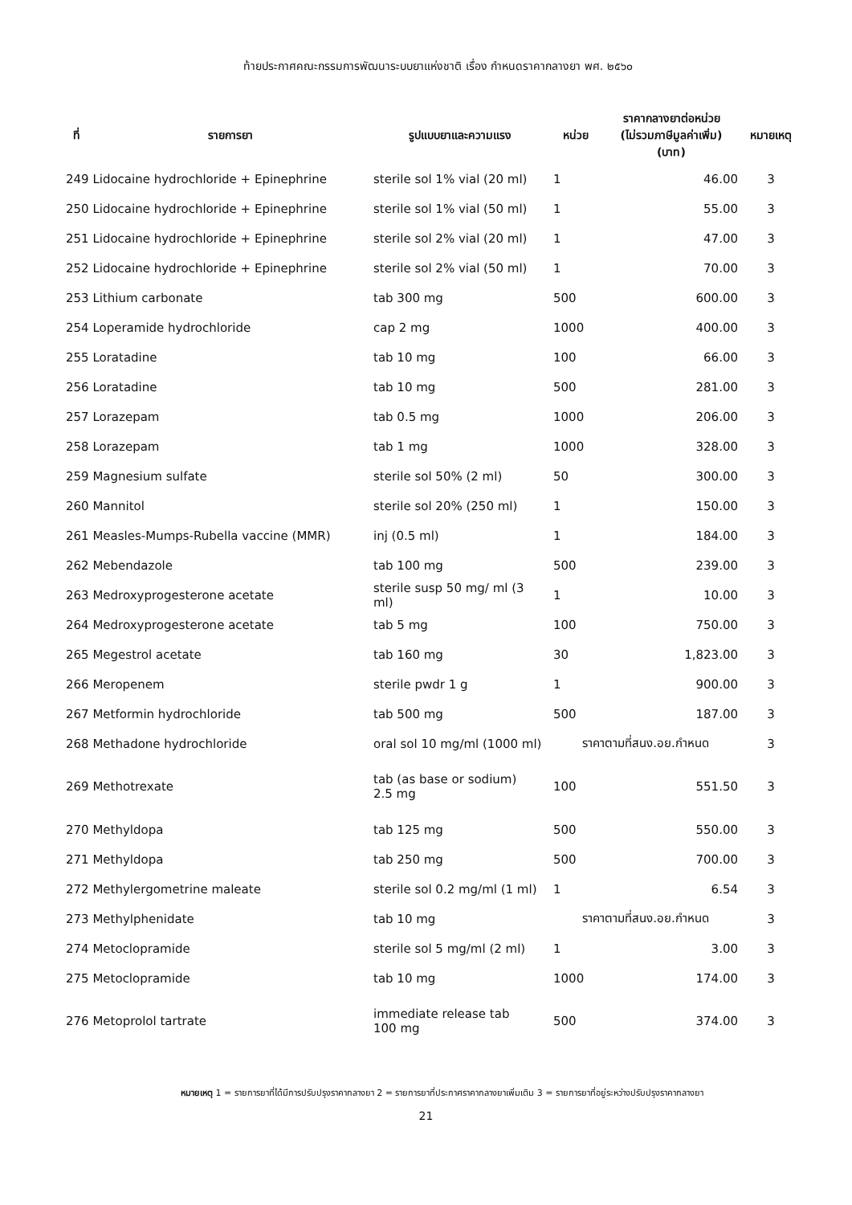ท้ายประกาศคณะกรรมการพัฒนาระบบยาแห่งชาติ เรื่อง กำหนดราคากลางยา พศ. ๒๕๖๐
| ที่ | รายการยา | รูปแบบยาและความแรง | หน่วย | ราคากลางยาต่อหน่วย (ไม่รวมภาษีมูลค่าเพิ่ม) (บาท) | หมายเหตุ |
| --- | --- | --- | --- | --- | --- |
| 249 Lidocaine hydrochloride + Epinephrine | | sterile sol 1% vial (20 ml) | 1 | 46.00 | 3 |
| 250 Lidocaine hydrochloride + Epinephrine | | sterile sol 1% vial (50 ml) | 1 | 55.00 | 3 |
| 251 Lidocaine hydrochloride + Epinephrine | | sterile sol 2% vial (20 ml) | 1 | 47.00 | 3 |
| 252 Lidocaine hydrochloride + Epinephrine | | sterile sol 2% vial (50 ml) | 1 | 70.00 | 3 |
| 253 Lithium carbonate | | tab 300 mg | 500 | 600.00 | 3 |
| 254 Loperamide hydrochloride | | cap 2 mg | 1000 | 400.00 | 3 |
| 255 Loratadine | | tab 10 mg | 100 | 66.00 | 3 |
| 256 Loratadine | | tab 10 mg | 500 | 281.00 | 3 |
| 257 Lorazepam | | tab 0.5 mg | 1000 | 206.00 | 3 |
| 258 Lorazepam | | tab 1 mg | 1000 | 328.00 | 3 |
| 259 Magnesium sulfate | | sterile sol 50% (2 ml) | 50 | 300.00 | 3 |
| 260 Mannitol | | sterile sol 20% (250 ml) | 1 | 150.00 | 3 |
| 261 Measles-Mumps-Rubella vaccine (MMR) | | inj (0.5 ml) | 1 | 184.00 | 3 |
| 262 Mebendazole | | tab 100 mg | 500 | 239.00 | 3 |
| 263 Medroxyprogesterone acetate | | sterile susp 50 mg/ ml (3 ml) | 1 | 10.00 | 3 |
| 264 Medroxyprogesterone acetate | | tab 5 mg | 100 | 750.00 | 3 |
| 265 Megestrol acetate | | tab 160 mg | 30 | 1,823.00 | 3 |
| 266 Meropenem | | sterile pwdr 1 g | 1 | 900.00 | 3 |
| 267 Metformin hydrochloride | | tab 500 mg | 500 | 187.00 | 3 |
| 268 Methadone hydrochloride | | oral sol 10 mg/ml (1000 ml) | ราคาตามที่สนง.อย.กำหนด | | 3 |
| 269 Methotrexate | | tab (as base or sodium) 2.5 mg | 100 | 551.50 | 3 |
| 270 Methyldopa | | tab 125 mg | 500 | 550.00 | 3 |
| 271 Methyldopa | | tab 250 mg | 500 | 700.00 | 3 |
| 272 Methylergometrine maleate | | sterile sol 0.2 mg/ml (1 ml) | 1 | 6.54 | 3 |
| 273 Methylphenidate | | tab 10 mg | ราคาตามที่สนง.อย.กำหนด | | 3 |
| 274 Metoclopramide | | sterile sol 5 mg/ml (2 ml) | 1 | 3.00 | 3 |
| 275 Metoclopramide | | tab 10 mg | 1000 | 174.00 | 3 |
| 276 Metoprolol tartrate | | immediate release tab 100 mg | 500 | 374.00 | 3 |
หมายเหตุ 1 = รายการยาที่ได้มีการปรับปรุงราคากลางยา 2 = รายการยาที่ประกาศราคากลางยาเพิ่มเติม 3 = รายการยาที่อยู่ระหว่างปรับปรุงราคากลางยา
21